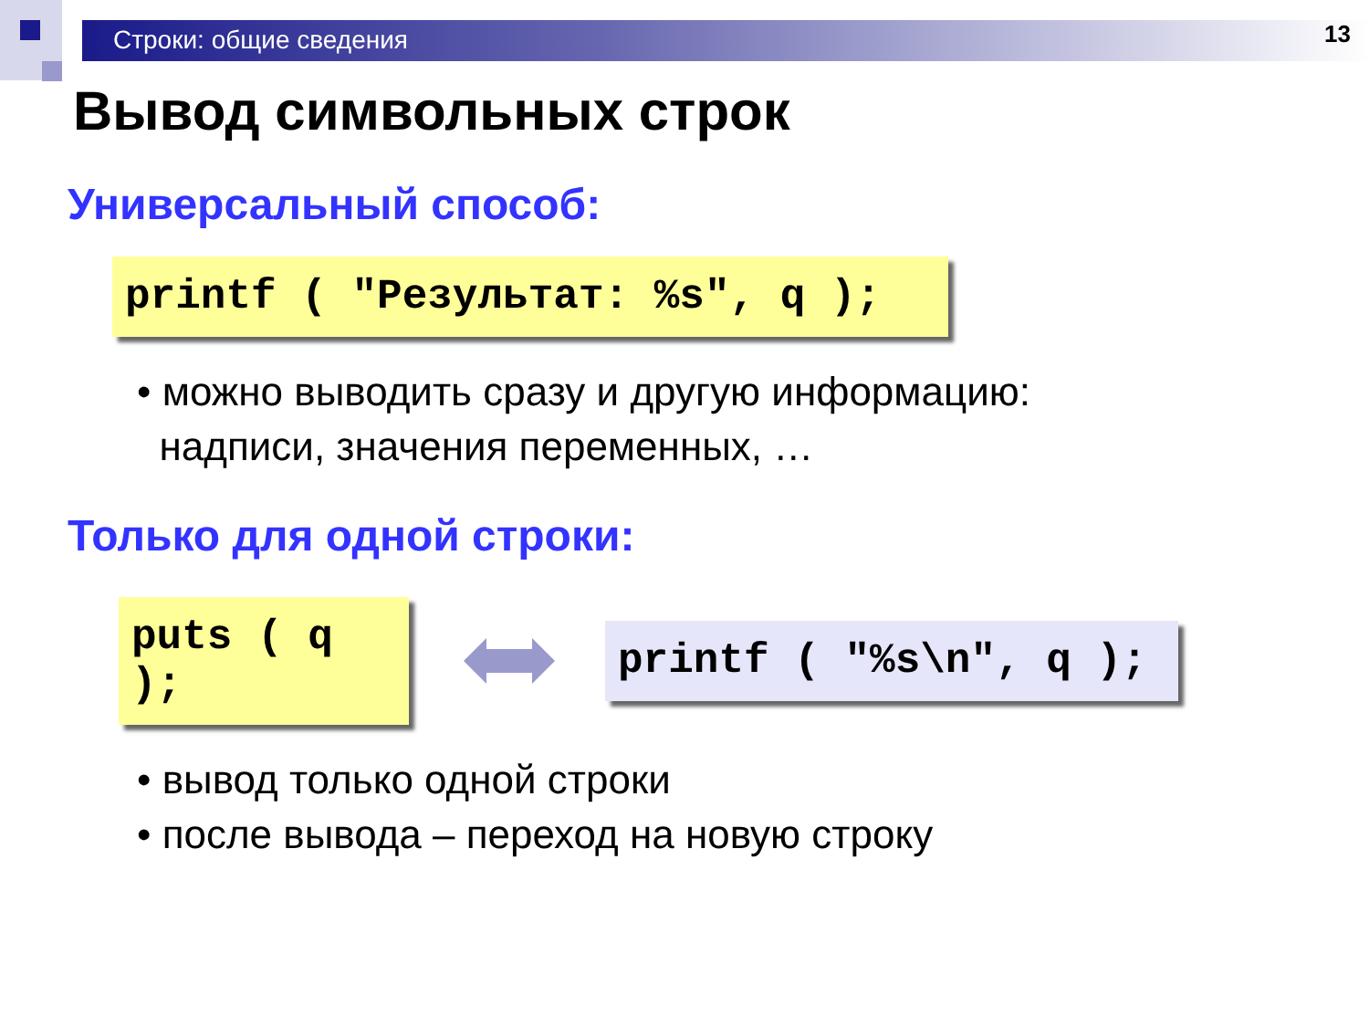Строки: общие сведения 13
Вывод символьных строк
Универсальный способ:
printf ( "Результат: %s", q );
• можно выводить сразу и другую информацию:
надписи, значения переменных, …
Только для одной строки:
puts ( q );
printf ( "%s\n", q );
• вывод только одной строки
• после вывода – переход на новую строку